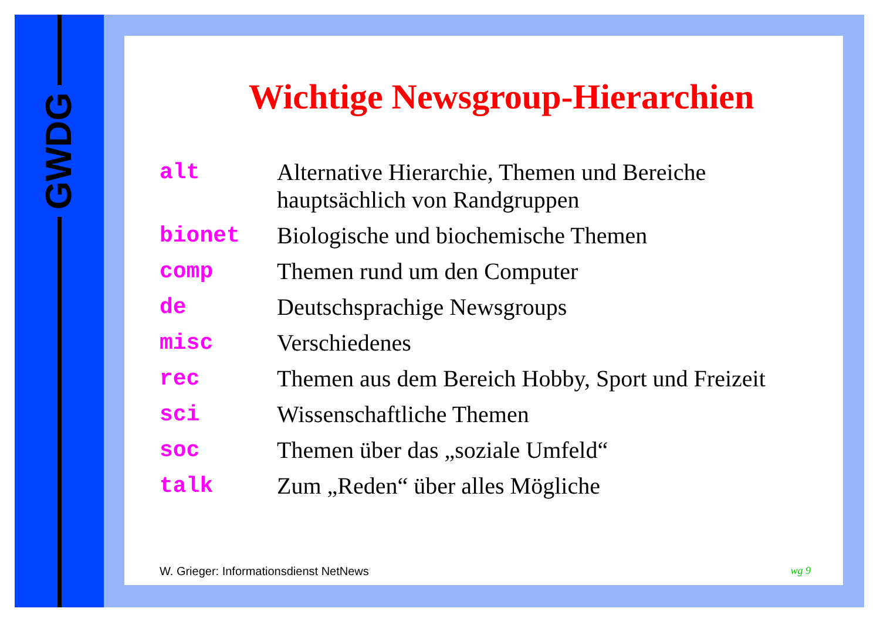GWDG
Wichtige Newsgroup-Hierarchien
| alt | Alternative Hierarchie, Themen und Bereiche hauptsächlich von Randgruppen |
| bionet | Biologische und biochemische Themen |
| comp | Themen rund um den Computer |
| de | Deutschsprachige Newsgroups |
| misc | Verschiedenes |
| rec | Themen aus dem Bereich Hobby, Sport und Freizeit |
| sci | Wissenschaftliche Themen |
| soc | Themen über das „soziale Umfeld“ |
| talk | Zum „Reden“ über alles Mögliche |
W. Grieger: Informationsdienst NetNews wg 9